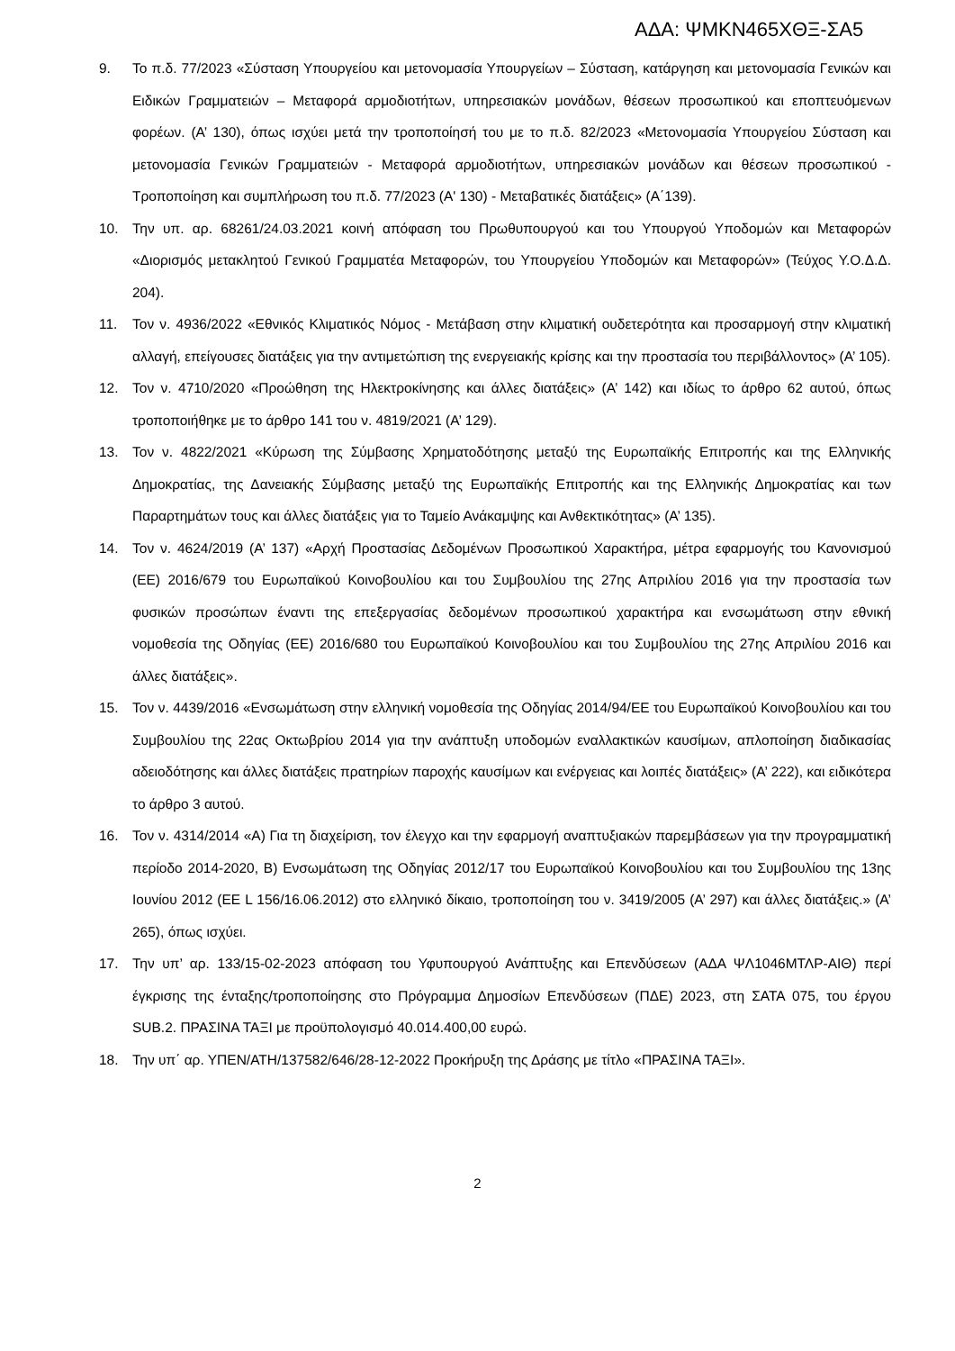ΑΔΑ: ΨΜΚΝ465ΧΘΞ-ΣΑ5
9. Το π.δ. 77/2023 «Σύσταση Υπουργείου και μετονομασία Υπουργείων – Σύσταση, κατάργηση και μετονομασία Γενικών και Ειδικών Γραμματειών – Μεταφορά αρμοδιοτήτων, υπηρεσιακών μονάδων, θέσεων προσωπικού και εποπτευόμενων φορέων. (Α’ 130), όπως ισχύει μετά την τροποποίησή του με το π.δ. 82/2023 «Μετονομασία Υπουργείου Σύσταση και μετονομασία Γενικών Γραμματειών - Μεταφορά αρμοδιοτήτων, υπηρεσιακών μονάδων και θέσεων προσωπικού - Τροποποίηση και συμπλήρωση του π.δ. 77/2023 (Α' 130) - Μεταβατικές διατάξεις» (Α΄139).
10. Την υπ. αρ. 68261/24.03.2021 κοινή απόφαση του Πρωθυπουργού και του Υπουργού Υποδομών και Μεταφορών «Διορισμός μετακλητού Γενικού Γραμματέα Μεταφορών, του Υπουργείου Υποδομών και Μεταφορών» (Τεύχος Υ.Ο.Δ.Δ. 204).
11. Τον ν. 4936/2022 «Εθνικός Κλιματικός Νόμος - Μετάβαση στην κλιματική ουδετερότητα και προσαρμογή στην κλιματική αλλαγή, επείγουσες διατάξεις για την αντιμετώπιση της ενεργειακής κρίσης και την προστασία του περιβάλλοντος» (Α’ 105).
12. Τον ν. 4710/2020 «Προώθηση της Ηλεκτροκίνησης και άλλες διατάξεις» (Α’ 142) και ιδίως το άρθρο 62 αυτού, όπως τροποποιήθηκε με το άρθρο 141 του ν. 4819/2021 (Α’ 129).
13. Τον ν. 4822/2021 «Κύρωση της Σύμβασης Χρηματοδότησης μεταξύ της Ευρωπαϊκής Επιτροπής και της Ελληνικής Δημοκρατίας, της Δανειακής Σύμβασης μεταξύ της Ευρωπαϊκής Επιτροπής και της Ελληνικής Δημοκρατίας και των Παραρτημάτων τους και άλλες διατάξεις για το Ταμείο Ανάκαμψης και Ανθεκτικότητας» (Α’ 135).
14. Τον ν. 4624/2019 (Α’ 137) «Αρχή Προστασίας Δεδομένων Προσωπικού Χαρακτήρα, μέτρα εφαρμογής του Κανονισμού (ΕΕ) 2016/679 του Ευρωπαϊκού Κοινοβουλίου και του Συμβουλίου της 27ης Απριλίου 2016 για την προστασία των φυσικών προσώπων έναντι της επεξεργασίας δεδομένων προσωπικού χαρακτήρα και ενσωμάτωση στην εθνική νομοθεσία της Οδηγίας (ΕΕ) 2016/680 του Ευρωπαϊκού Κοινοβουλίου και του Συμβουλίου της 27ης Απριλίου 2016 και άλλες διατάξεις».
15. Τον ν. 4439/2016 «Ενσωμάτωση στην ελληνική νομοθεσία της Οδηγίας 2014/94/ΕΕ του Ευρωπαϊκού Κοινοβουλίου και του Συμβουλίου της 22ας Οκτωβρίου 2014 για την ανάπτυξη υποδομών εναλλακτικών καυσίμων, απλοποίηση διαδικασίας αδειοδότησης και άλλες διατάξεις πρατηρίων παροχής καυσίμων και ενέργειας και λοιπές διατάξεις» (Α’ 222), και ειδικότερα το άρθρο 3 αυτού.
16. Τον ν. 4314/2014 «Α) Για τη διαχείριση, τον έλεγχο και την εφαρμογή αναπτυξιακών παρεμβάσεων για την προγραμματική περίοδο 2014-2020, Β) Ενσωμάτωση της Οδηγίας 2012/17 του Ευρωπαϊκού Κοινοβουλίου και του Συμβουλίου της 13ης Ιουνίου 2012 (ΕΕ L 156/16.06.2012) στο ελληνικό δίκαιο, τροποποίηση του ν. 3419/2005 (Α’ 297) και άλλες διατάξεις.» (Α’ 265), όπως ισχύει.
17. Την υπ’ αρ. 133/15-02-2023 απόφαση του Υφυπουργού Ανάπτυξης και Επενδύσεων (ΑΔΑ ΨΛ1046ΜΤΛΡ-ΑΙΘ) περί έγκρισης της ένταξης/τροποποίησης στο Πρόγραμμα Δημοσίων Επενδύσεων (ΠΔΕ) 2023, στη ΣΑΤΑ 075, του έργου SUB.2. ΠΡΑΣΙΝΑ ΤΑΞΙ με προϋπολογισμό 40.014.400,00 ευρώ.
18. Την υπ΄ αρ. ΥΠΕΝ/ΑΤΗ/137582/646/28-12-2022 Προκήρυξη της Δράσης με τίτλο «ΠΡΑΣΙΝΑ ΤΑΞΙ».
2